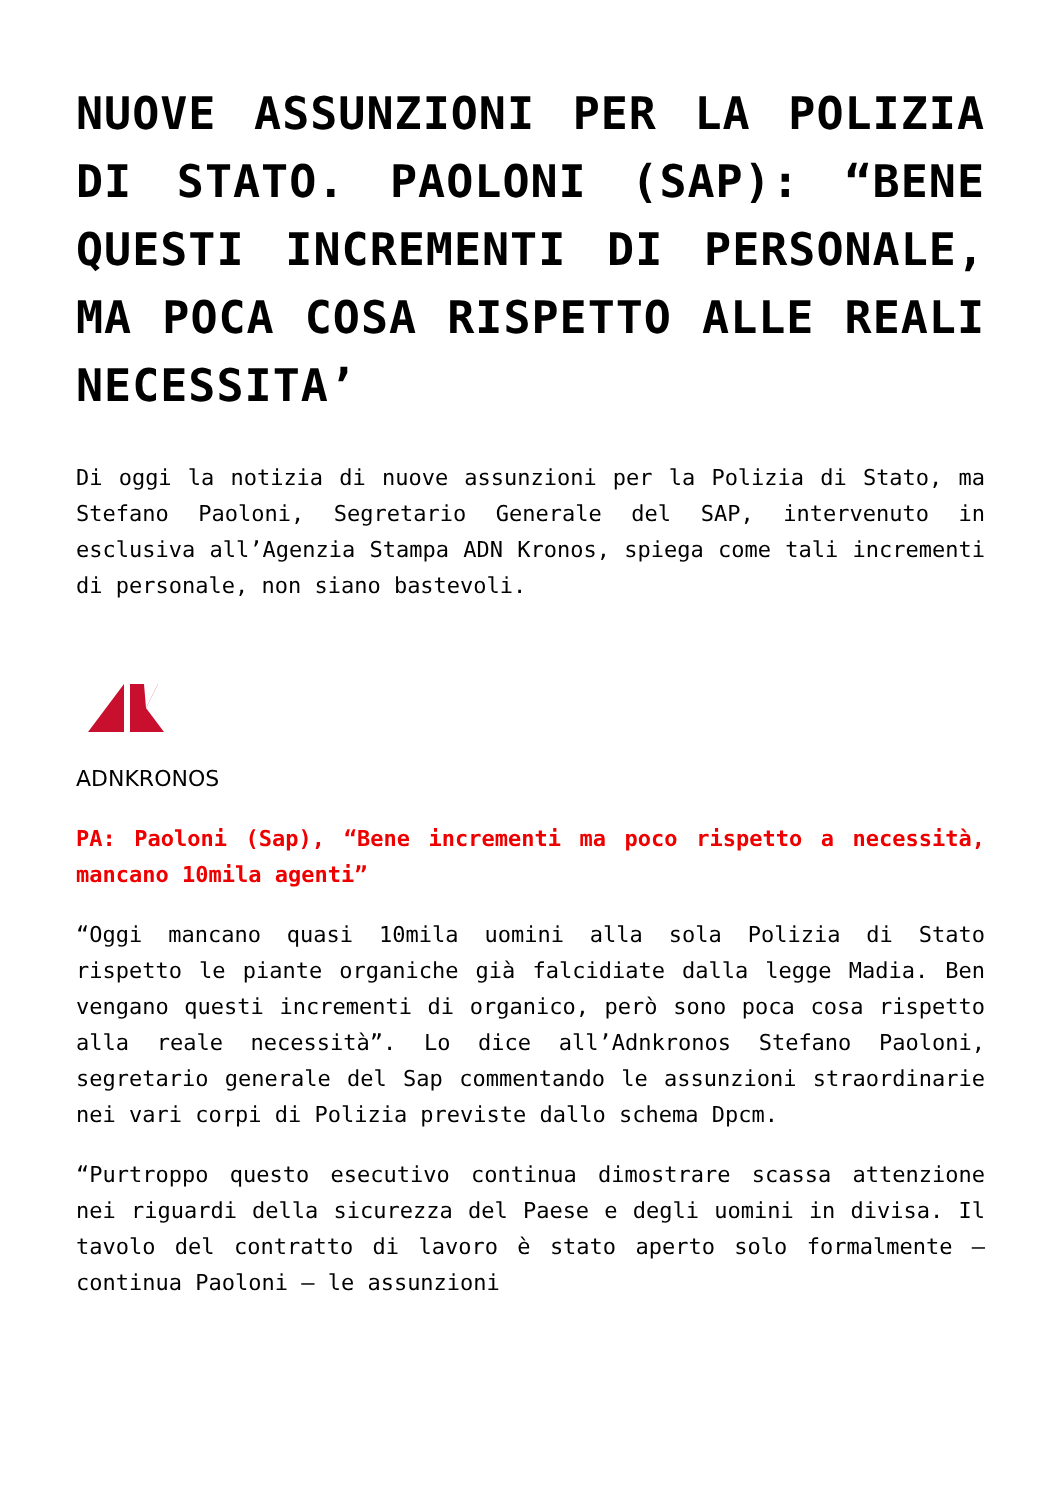NUOVE ASSUNZIONI PER LA POLIZIA DI STATO. PAOLONI (SAP): “BENE QUESTI INCREMENTI DI PERSONALE, MA POCA COSA RISPETTO ALLE REALI NECESSITA’
Di oggi la notizia di nuove assunzioni per la Polizia di Stato, ma Stefano Paoloni, Segretario Generale del SAP, intervenuto in esclusiva all’Agenzia Stampa ADN Kronos, spiega come tali incrementi di personale, non siano bastevoli.
ADNKRONOS
PA: Paoloni (Sap), “Bene incrementi ma poco rispetto a necessità, mancano 10mila agenti”
“Oggi mancano quasi 10mila uomini alla sola Polizia di Stato rispetto le piante organiche già falcidiate dalla legge Madia. Ben vengano questi incrementi di organico, però sono poca cosa rispetto alla reale necessità”. Lo dice all’Adnkronos Stefano Paoloni, segretario generale del Sap commentando le assunzioni straordinarie nei vari corpi di Polizia previste dallo schema Dpcm.
“Purtroppo questo esecutivo continua dimostrare scassa attenzione nei riguardi della sicurezza del Paese e degli uomini in divisa. Il tavolo del contratto di lavoro è stato aperto solo formalmente – continua Paoloni – le assunzioni